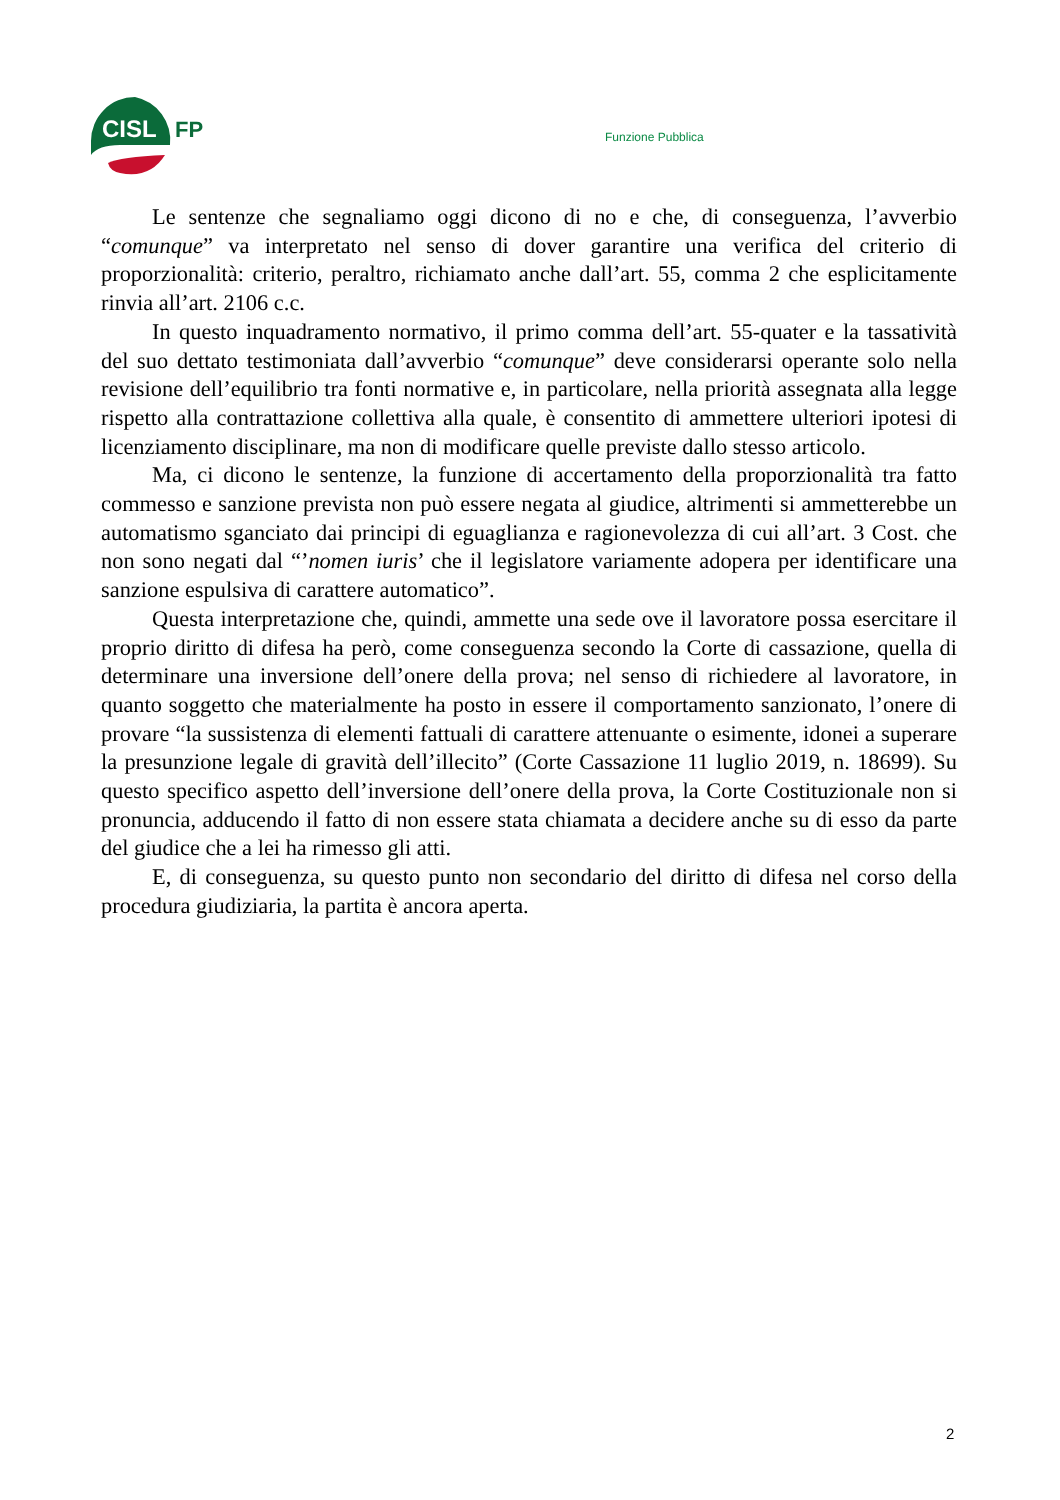CISL
FP Funzione Pubblica
Le sentenze che segnaliamo oggi dicono di no e che, di conseguenza, l’avverbio “comunque” va interpretato nel senso di dover garantire una verifica del criterio di proporzionalità: criterio, peraltro, richiamato anche dall’art. 55, comma 2 che esplicitamente rinvia all’art. 2106 c.c.
In questo inquadramento normativo, il primo comma dell’art. 55-quater e la tassatività del suo dettato testimoniata dall’avverbio “comunque” deve considerarsi operante solo nella revisione dell’equilibrio tra fonti normative e, in particolare, nella priorità assegnata alla legge rispetto alla contrattazione collettiva alla quale, è consentito di ammettere ulteriori ipotesi di licenziamento disciplinare, ma non di modificare quelle previste dallo stesso articolo.
Ma, ci dicono le sentenze, la funzione di accertamento della proporzionalità tra fatto commesso e sanzione prevista non può essere negata al giudice, altrimenti si ammetterebbe un automatismo sganciato dai principi di eguaglianza e ragionevolezza di cui all’art. 3 Cost. che non sono negati dal “’nomen iuris’ che il legislatore variamente adopera per identificare una sanzione espulsiva di carattere automatico”.
Questa interpretazione che, quindi, ammette una sede ove il lavoratore possa esercitare il proprio diritto di difesa ha però, come conseguenza secondo la Corte di cassazione, quella di determinare una inversione dell’onere della prova; nel senso di richiedere al lavoratore, in quanto soggetto che materialmente ha posto in essere il comportamento sanzionato, l’onere di provare “la sussistenza di elementi fattuali di carattere attenuante o esimente, idonei a superare la presunzione legale di gravità dell’illecito” (Corte Cassazione 11 luglio 2019, n. 18699). Su questo specifico aspetto dell’inversione dell’onere della prova, la Corte Costituzionale non si pronuncia, adducendo il fatto di non essere stata chiamata a decidere anche su di esso da parte del giudice che a lei ha rimesso gli atti.
E, di conseguenza, su questo punto non secondario del diritto di difesa nel corso della procedura giudiziaria, la partita è ancora aperta.
2